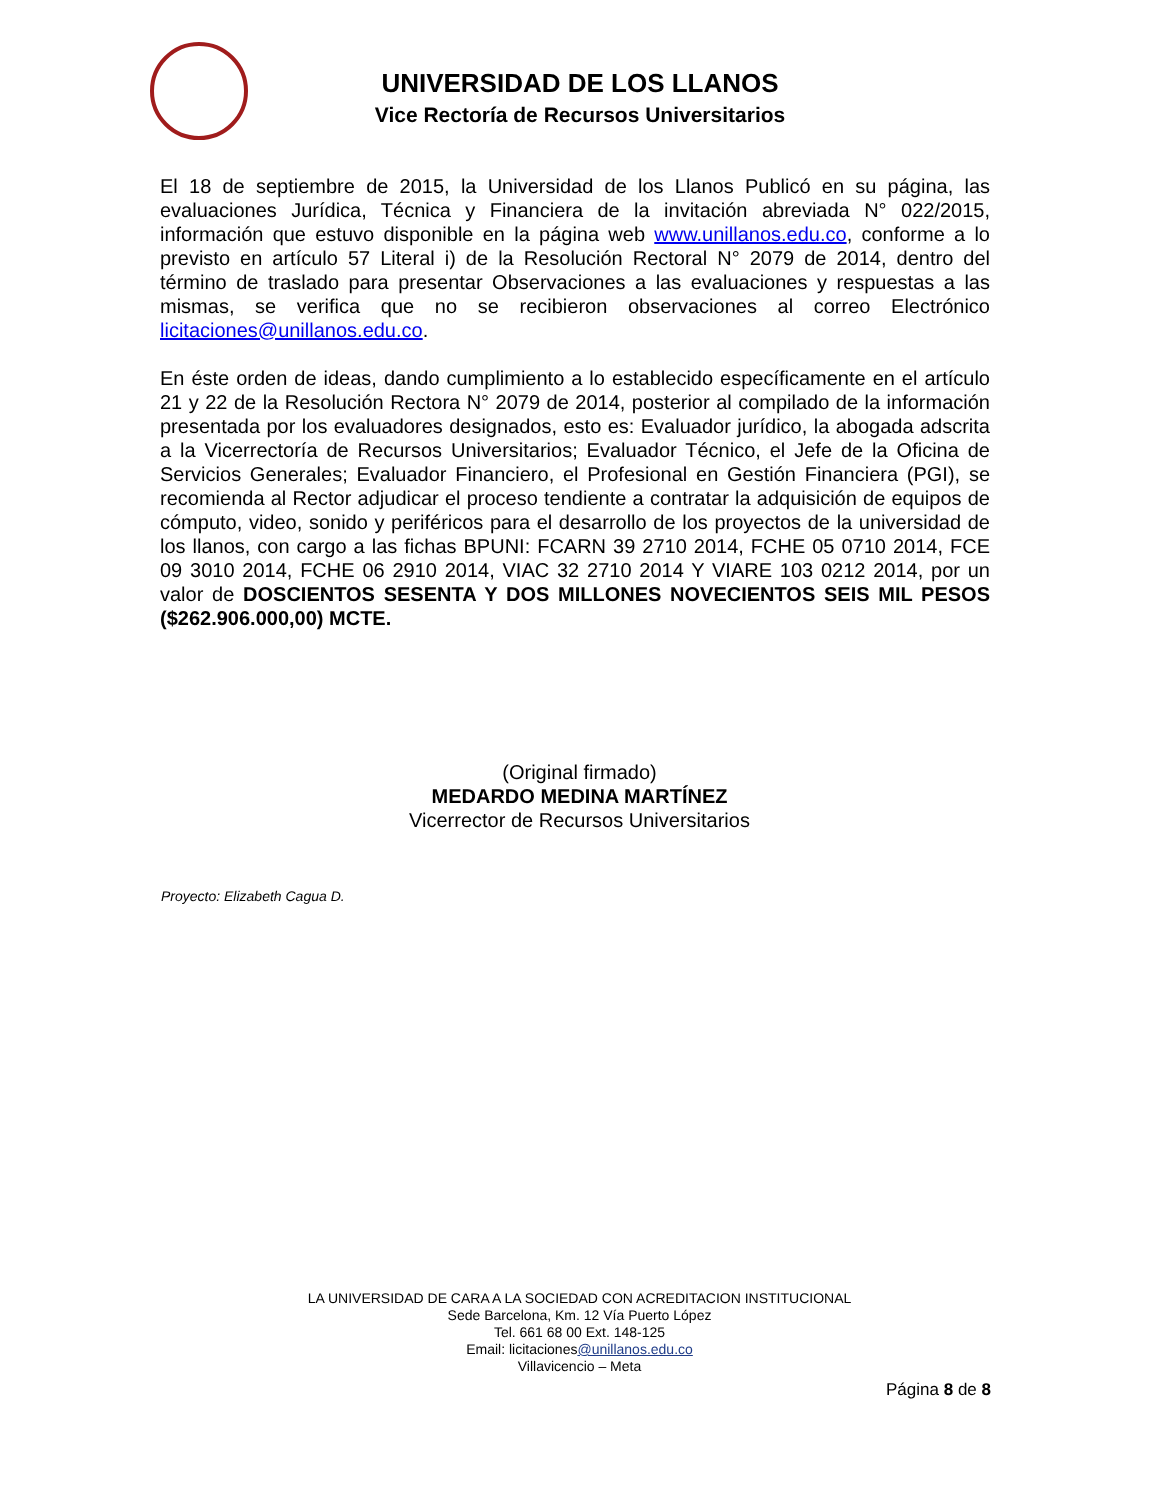UNIVERSIDAD DE LOS LLANOS
Vice Rectoría de Recursos Universitarios
El 18 de septiembre de 2015, la Universidad de los Llanos Publicó en su página, las evaluaciones Jurídica, Técnica y Financiera de la invitación abreviada N° 022/2015, información que estuvo disponible en la página web www.unillanos.edu.co, conforme a lo previsto en artículo 57 Literal i) de la Resolución Rectoral N° 2079 de 2014, dentro del término de traslado para presentar Observaciones a las evaluaciones y respuestas a las mismas, se verifica que no se recibieron observaciones al correo Electrónico licitaciones@unillanos.edu.co.
En éste orden de ideas, dando cumplimiento a lo establecido específicamente en el artículo 21 y 22 de la Resolución Rectora N° 2079 de 2014, posterior al compilado de la información presentada por los evaluadores designados, esto es: Evaluador jurídico, la abogada adscrita a la Vicerrectoría de Recursos Universitarios; Evaluador Técnico, el Jefe de la Oficina de Servicios Generales; Evaluador Financiero, el Profesional en Gestión Financiera (PGI), se recomienda al Rector adjudicar el proceso tendiente a contratar la adquisición de equipos de cómputo, video, sonido y periféricos para el desarrollo de los proyectos de la universidad de los llanos, con cargo a las fichas BPUNI: FCARN 39 2710 2014, FCHE 05 0710 2014, FCE 09 3010 2014, FCHE 06 2910 2014, VIAC 32 2710 2014 Y VIARE 103 0212 2014, por un valor de DOSCIENTOS SESENTA Y DOS MILLONES NOVECIENTOS SEIS MIL PESOS ($262.906.000,00) MCTE.
(Original firmado)
MEDARDO MEDINA MARTÍNEZ
Vicerrector de Recursos Universitarios
Proyecto: Elizabeth Cagua D.
LA UNIVERSIDAD DE CARA A LA SOCIEDAD CON ACREDITACION INSTITUCIONAL
Sede Barcelona, Km. 12 Vía Puerto López
Tel. 661 68 00 Ext. 148-125
Email: licitaciones@unillanos.edu.co
Villavicencio – Meta
Página 8 de 8